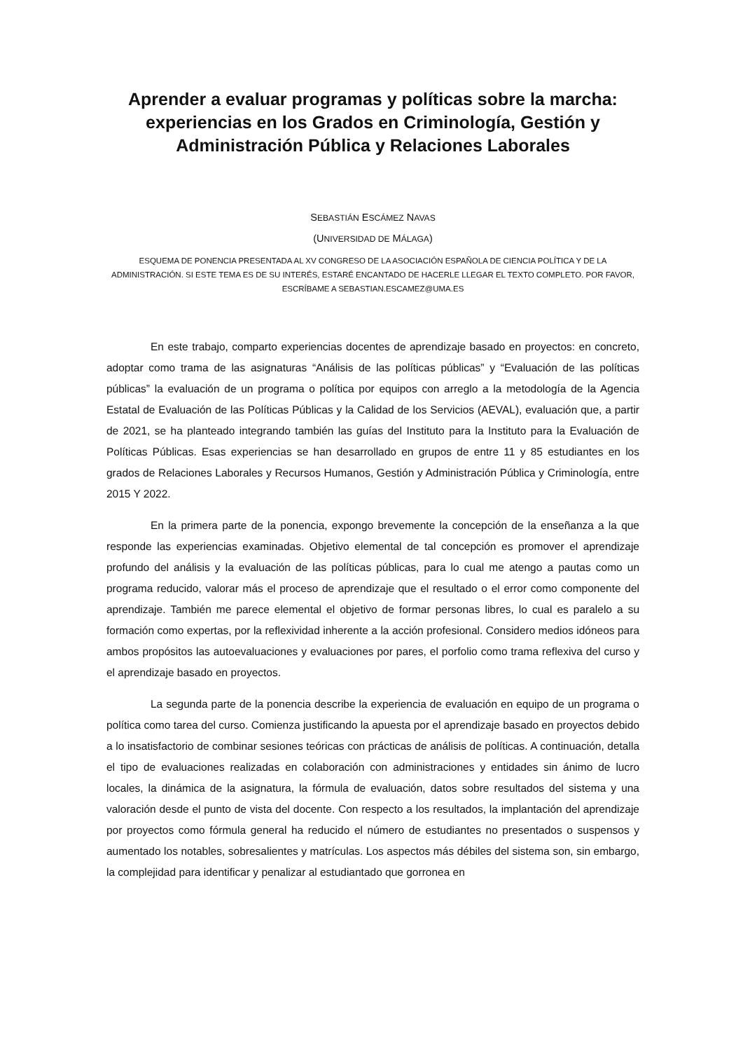Aprender a evaluar programas y políticas sobre la marcha: experiencias en los Grados en Criminología, Gestión y Administración Pública y Relaciones Laborales
SEBASTIÁN ESCÁMEZ NAVAS
(UNIVERSIDAD DE MÁLAGA)
ESQUEMA DE PONENCIA PRESENTADA AL XV CONGRESO DE LA ASOCIACIÓN ESPAÑOLA DE CIENCIA POLÍTICA Y DE LA ADMINISTRACIÓN. SI ESTE TEMA ES DE SU INTERÉS, ESTARÉ ENCANTADO DE HACERLE LLEGAR EL TEXTO COMPLETO. POR FAVOR, ESCRÍBAME A SEBASTIAN.ESCAMEZ@UMA.ES
En este trabajo, comparto experiencias docentes de aprendizaje basado en proyectos: en concreto, adoptar como trama de las asignaturas “Análisis de las políticas públicas” y “Evaluación de las políticas públicas” la evaluación de un programa o política por equipos con arreglo a la metodología de la Agencia Estatal de Evaluación de las Políticas Públicas y la Calidad de los Servicios (AEVAL), evaluación que, a partir de 2021, se ha planteado integrando también las guías del Instituto para la Instituto para la Evaluación de Políticas Públicas. Esas experiencias se han desarrollado en grupos de entre 11 y 85 estudiantes en los grados de Relaciones Laborales y Recursos Humanos, Gestión y Administración Pública y Criminología, entre 2015 Y 2022.
En la primera parte de la ponencia, expongo brevemente la concepción de la enseñanza a la que responde las experiencias examinadas. Objetivo elemental de tal concepción es promover el aprendizaje profundo del análisis y la evaluación de las políticas públicas, para lo cual me atengo a pautas como un programa reducido, valorar más el proceso de aprendizaje que el resultado o el error como componente del aprendizaje. También me parece elemental el objetivo de formar personas libres, lo cual es paralelo a su formación como expertas, por la reflexividad inherente a la acción profesional. Considero medios idóneos para ambos propósitos las autoevaluaciones y evaluaciones por pares, el porfolio como trama reflexiva del curso y el aprendizaje basado en proyectos.
La segunda parte de la ponencia describe la experiencia de evaluación en equipo de un programa o política como tarea del curso. Comienza justificando la apuesta por el aprendizaje basado en proyectos debido a lo insatisfactorio de combinar sesiones teóricas con prácticas de análisis de políticas. A continuación, detalla el tipo de evaluaciones realizadas en colaboración con administraciones y entidades sin ánimo de lucro locales, la dinámica de la asignatura, la fórmula de evaluación, datos sobre resultados del sistema y una valoración desde el punto de vista del docente. Con respecto a los resultados, la implantación del aprendizaje por proyectos como fórmula general ha reducido el número de estudiantes no presentados o suspensos y aumentado los notables, sobresalientes y matrículas. Los aspectos más débiles del sistema son, sin embargo, la complejidad para identificar y penalizar al estudiantado que gorronea en